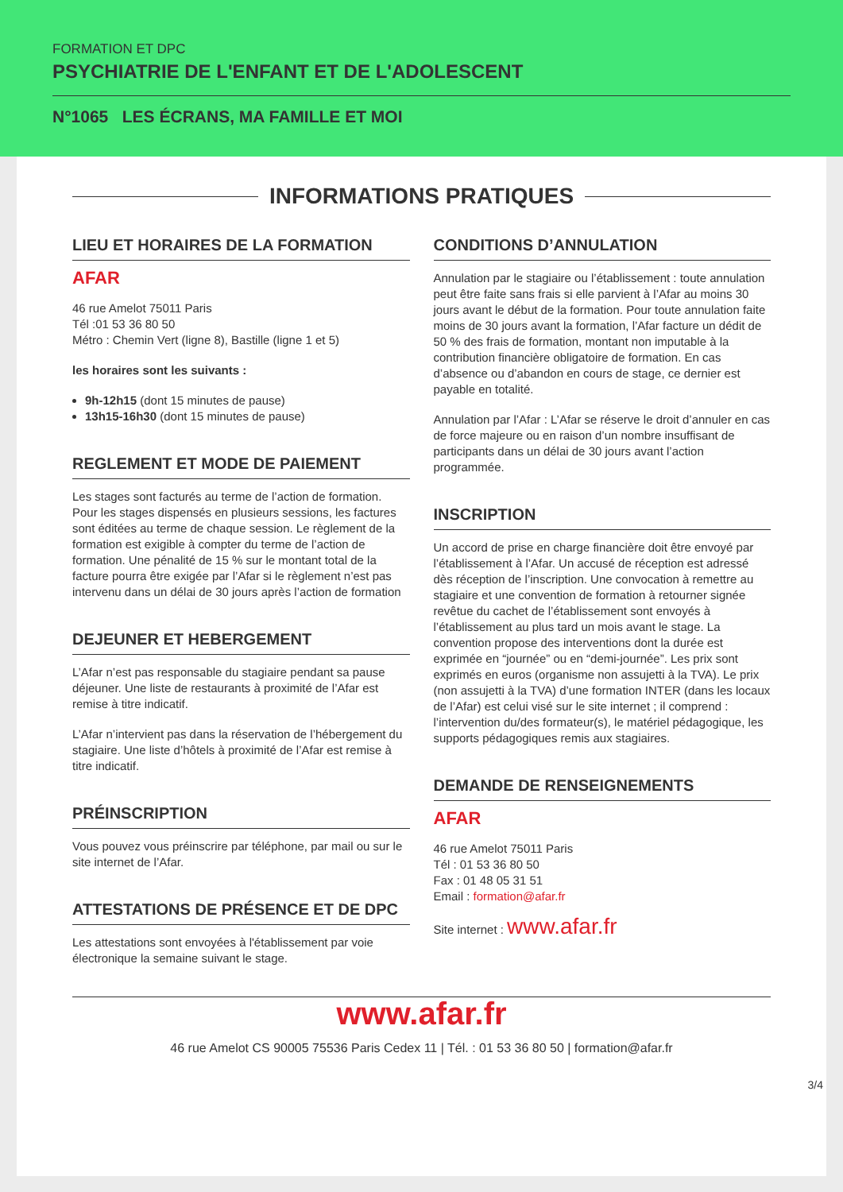FORMATION ET DPC
PSYCHIATRIE DE L'ENFANT ET DE L'ADOLESCENT
N°1065 LES ÉCRANS, MA FAMILLE ET MOI
INFORMATIONS PRATIQUES
LIEU ET HORAIRES DE LA FORMATION
AFAR
46 rue Amelot 75011 Paris
Tél :01 53 36 80 50
Métro : Chemin Vert (ligne 8), Bastille (ligne 1 et 5)
les horaires sont les suivants :
9h-12h15 (dont 15 minutes de pause)
13h15-16h30 (dont 15 minutes de pause)
REGLEMENT ET MODE DE PAIEMENT
Les stages sont facturés au terme de l’action de formation. Pour les stages dispensés en plusieurs sessions, les factures sont éditées au terme de chaque session. Le règlement de la formation est exigible à compter du terme de l’action de formation. Une pénalité de 15 % sur le montant total de la facture pourra être exigée par l’Afar si le règlement n’est pas intervenu dans un délai de 30 jours après l’action de formation
DEJEUNER ET HEBERGEMENT
L’Afar n’est pas responsable du stagiaire pendant sa pause déjeuner. Une liste de restaurants à proximité de l’Afar est remise à titre indicatif.
L’Afar n’intervient pas dans la réservation de l’hébergement du stagiaire. Une liste d’hôtels à proximité de l’Afar est remise à titre indicatif.
PRÉINSCRIPTION
Vous pouvez vous préinscrire par téléphone, par mail ou sur le site internet de l’Afar.
ATTESTATIONS DE PRÉSENCE ET DE DPC
Les attestations sont envoyées à l'établissement par voie électronique la semaine suivant le stage.
CONDITIONS D’ANNULATION
Annulation par le stagiaire ou l’établissement : toute annulation peut être faite sans frais si elle parvient à l’Afar au moins 30 jours avant le début de la formation. Pour toute annulation faite moins de 30 jours avant la formation, l’Afar facture un dédit de 50 % des frais de formation, montant non imputable à la contribution financière obligatoire de formation. En cas d’absence ou d’abandon en cours de stage, ce dernier est payable en totalité.
Annulation par l’Afar : L’Afar se réserve le droit d’annuler en cas de force majeure ou en raison d’un nombre insuffisant de participants dans un délai de 30 jours avant l’action programmée.
INSCRIPTION
Un accord de prise en charge financière doit être envoyé par l’établissement à l’Afar. Un accusé de réception est adressé dès réception de l’inscription. Une convocation à remettre au stagiaire et une convention de formation à retourner signée revêtue du cachet de l’établissement sont envoyés à l’établissement au plus tard un mois avant le stage. La convention propose des interventions dont la durée est exprimée en “journée” ou en “demi-journée”. Les prix sont exprimés en euros (organisme non assujetti à la TVA). Le prix (non assujetti à la TVA) d’une formation INTER (dans les locaux de l’Afar) est celui visé sur le site internet ; il comprend : l’intervention du/des formateur(s), le matériel pédagogique, les supports pédagogiques remis aux stagiaires.
DEMANDE DE RENSEIGNEMENTS
AFAR
46 rue Amelot 75011 Paris
Tél : 01 53 36 80 50
Fax : 01 48 05 31 51
Email : formation@afar.fr
Site internet : www.afar.fr
www.afar.fr
46 rue Amelot CS 90005 75536 Paris Cedex 11 | Tél. : 01 53 36 80 50 | formation@afar.fr
3/4